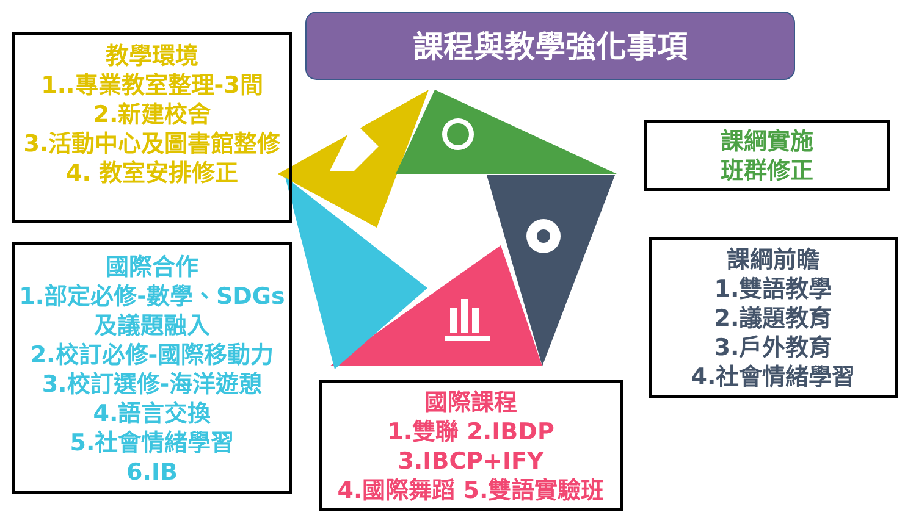課程與教學強化事項
教學環境
1..專業教室整理-3間
2.新建校舍
3.活動中心及圖書館整修
4. 教室安排修正
國際合作
1.部定必修-數學、SDGs及議題融入
2.校訂必修-國際移動力
3.校訂選修-海洋遊憩
4.語言交換
5.社會情緒學習
6.IB
課綱實施
班群修正
課綱前瞻
1.雙語教學
2.議題教育
3.戶外教育
4.社會情緒學習
國際課程
1.雙聯 2.IBDP
3.IBCP+IFY
4.國際舞蹈 5.雙語實驗班